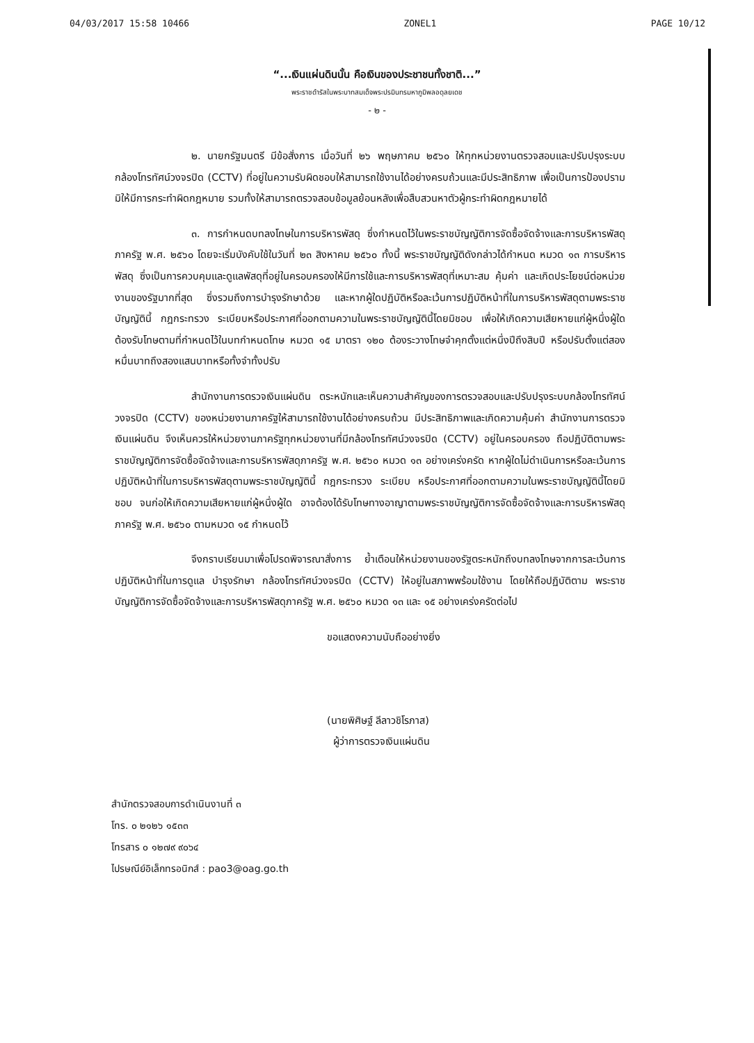04/03/2017 15:58 10466 ZONEL1 PAGE 10/12
“...เงินแผ่นดินนั้น คือเงินของประชาชนทั้งชาติ...”
พระราชดำรัสในพระบาทสมเด็จพระปรมินทรมหาภูมิพลอดุลยเดช
- ๒ -
๒. นายกรัฐมนตรี มีข้อสั่งการ เมื่อวันที่ ๒๖ พฤษภาคม ๒๕๖๐ ให้ทุกหน่วยงานตรวจสอบและปรับปรุงระบบกล้องโทรทัศน์วงจรปิด (CCTV) ที่อยู่ในความรับผิดชอบให้สามารถใช้งานได้อย่างครบถ้วนและมีประสิทธิภาพ เพื่อเป็นการป้องปรามมิให้มีการกระทำผิดกฎหมาย รวมทั้งให้สามารถตรวจสอบข้อมูลย้อนหลังเพื่อสืบสวนหาตัวผู้กระทำผิดกฎหมายได้
๓. การกำหนดบทลงโทษในการบริหารพัสดุ ซึ่งกำหนดไว้ในพระราชบัญญัติการจัดซื้อจัดจ้างและการบริหารพัสดุภาครัฐ พ.ศ. ๒๕๖๐ โดยจะเริ่มบังคับใช้ในวันที่ ๒๓ สิงหาคม ๒๕๖๐ ทั้งนี้ พระราชบัญญัติดังกล่าวได้กำหนด หมวด ๑๓ การบริหารพัสดุ ซึ่งเป็นการควบคุมและดูแลพัสดุที่อยู่ในครอบครองให้มีการใช้และการบริหารพัสดุที่เหมาะสม คุ้มค่า และเกิดประโยชน์ต่อหน่วยงานของรัฐมากที่สุด ซึ่งรวมถึงการบำรุงรักษาด้วย และหากผู้ใดปฏิบัติหรือละเว้นการปฏิบัติหน้าที่ในการบริหารพัสดุตามพระราชบัญญัตินี้ กฎกระทรวง ระเบียบหรือประกาศที่ออกตามความในพระราชบัญญัตินี้โดยมิชอบ เพื่อให้เกิดความเสียหายแก่ผู้หนึ่งผู้ใด ต้องรับโทษตามที่กำหนดไว้ในบทกำหนดโทษ หมวด ๑๕ มาตรา ๑๒๐ ต้องระวางโทษจำคุกตั้งแต่หนึ่งปีถึงสิบปี หรือปรับตั้งแต่สองหมื่นบาทถึงสองแสนบาทหรือทั้งจำทั้งปรับ
สำนักงานการตรวจเงินแผ่นดิน ตระหนักและเห็นความสำคัญของการตรวจสอบและปรับปรุงระบบกล้องโทรทัศน์วงจรปิด (CCTV) ของหน่วยงานภาครัฐให้สามารถใช้งานได้อย่างครบถ้วน มีประสิทธิภาพและเกิดความคุ้มค่า สำนักงานการตรวจเงินแผ่นดิน จึงเห็นควรให้หน่วยงานภาครัฐทุกหน่วยงานที่มีกล้องโทรทัศน์วงจรปิด (CCTV) อยู่ในครอบครอง ถือปฏิบัติตามพระราชบัญญัติการจัดซื้อจัดจ้างและการบริหารพัสดุภาครัฐ พ.ศ. ๒๕๖๐ หมวด ๑๓ อย่างเคร่งครัด หากผู้ใดไม่ดำเนินการหรือละเว้นการปฏิบัติหน้าที่ในการบริหารพัสดุตามพระราชบัญญัตินี้ กฎกระทรวง ระเบียบ หรือประกาศที่ออกตามความในพระราชบัญญัตินี้โดยมิชอบ จนก่อให้เกิดความเสียหายแก่ผู้หนึ่งผู้ใด อาจต้องได้รับโทษทางอาญาตามพระราชบัญญัติการจัดซื้อจัดจ้างและการบริหารพัสดุภาครัฐ พ.ศ. ๒๕๖๐ ตามหมวด ๑๕ กำหนดไว้
จึงกราบเรียนมาเพื่อโปรดพิจารณาสั่งการ ย้ำเตือนให้หน่วยงานของรัฐตระหนักถึงบทลงโทษจากการละเว้นการปฏิบัติหน้าที่ในการดูแล บำรุงรักษา กล้องโทรทัศน์วงจรปิด (CCTV) ให้อยู่ในสภาพพร้อมใช้งาน โดยให้ถือปฏิบัติตาม พระราชบัญญัติการจัดซื้อจัดจ้างและการบริหารพัสดุภาครัฐ พ.ศ. ๒๕๖๐ หมวด ๑๓ และ ๑๕ อย่างเคร่งครัดต่อไป
ขอแสดงความนับถืออย่างยิ่ง
(นายพิศิษฐ์ ลีลาวชิโรภาส)
ผู้ว่าการตรวจเงินแผ่นดิน
สำนักตรวจสอบการดำเนินงานที่ ๓
โทร. ๐ ๒๑๒๖ ๑๕๓๓
โทรสาร ๐ ๑๒๗๙ ๙๐๖๔
ไปรษณีย์อิเล็กทรอนิกส์ : pao3@oag.go.th